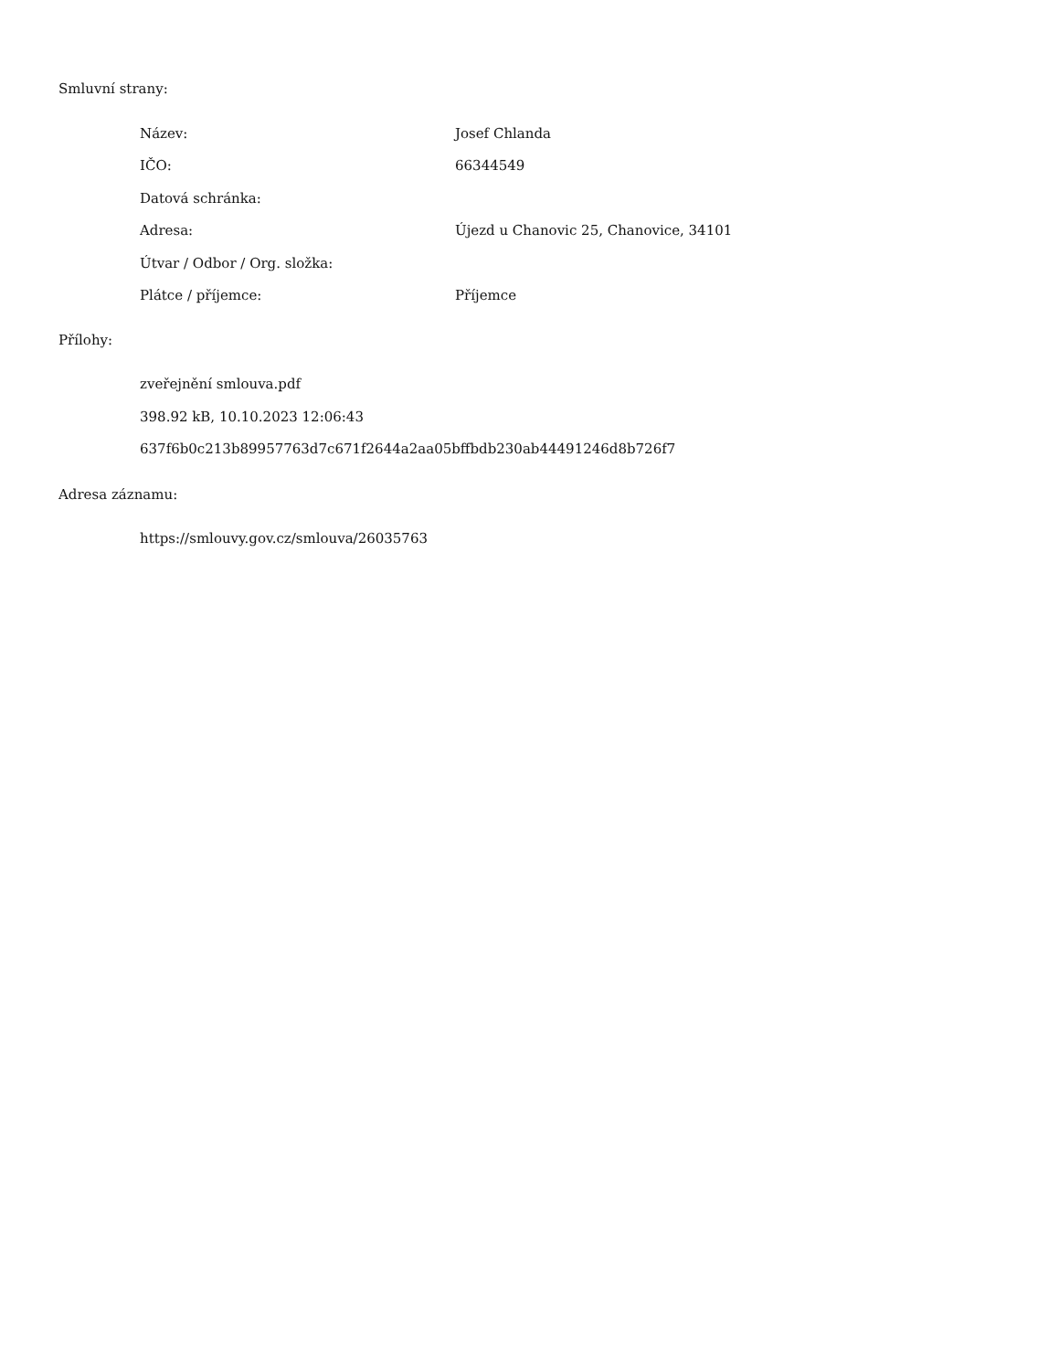Smluvní strany:
| Název: | Josef Chlanda |
| IČO: | 66344549 |
| Datová schránka: | |
| Adresa: | Újezd u Chanovic 25, Chanovice, 34101 |
| Útvar / Odbor / Org. složka: | |
| Plátce / příjemce: | Příjemce |
Přílohy:
zveřejnění smlouva.pdf
398.92 kB, 10.10.2023 12:06:43
637f6b0c213b89957763d7c671f2644a2aa05bffbdb230ab44491246d8b726f7
Adresa záznamu:
https://smlouvy.gov.cz/smlouva/26035763